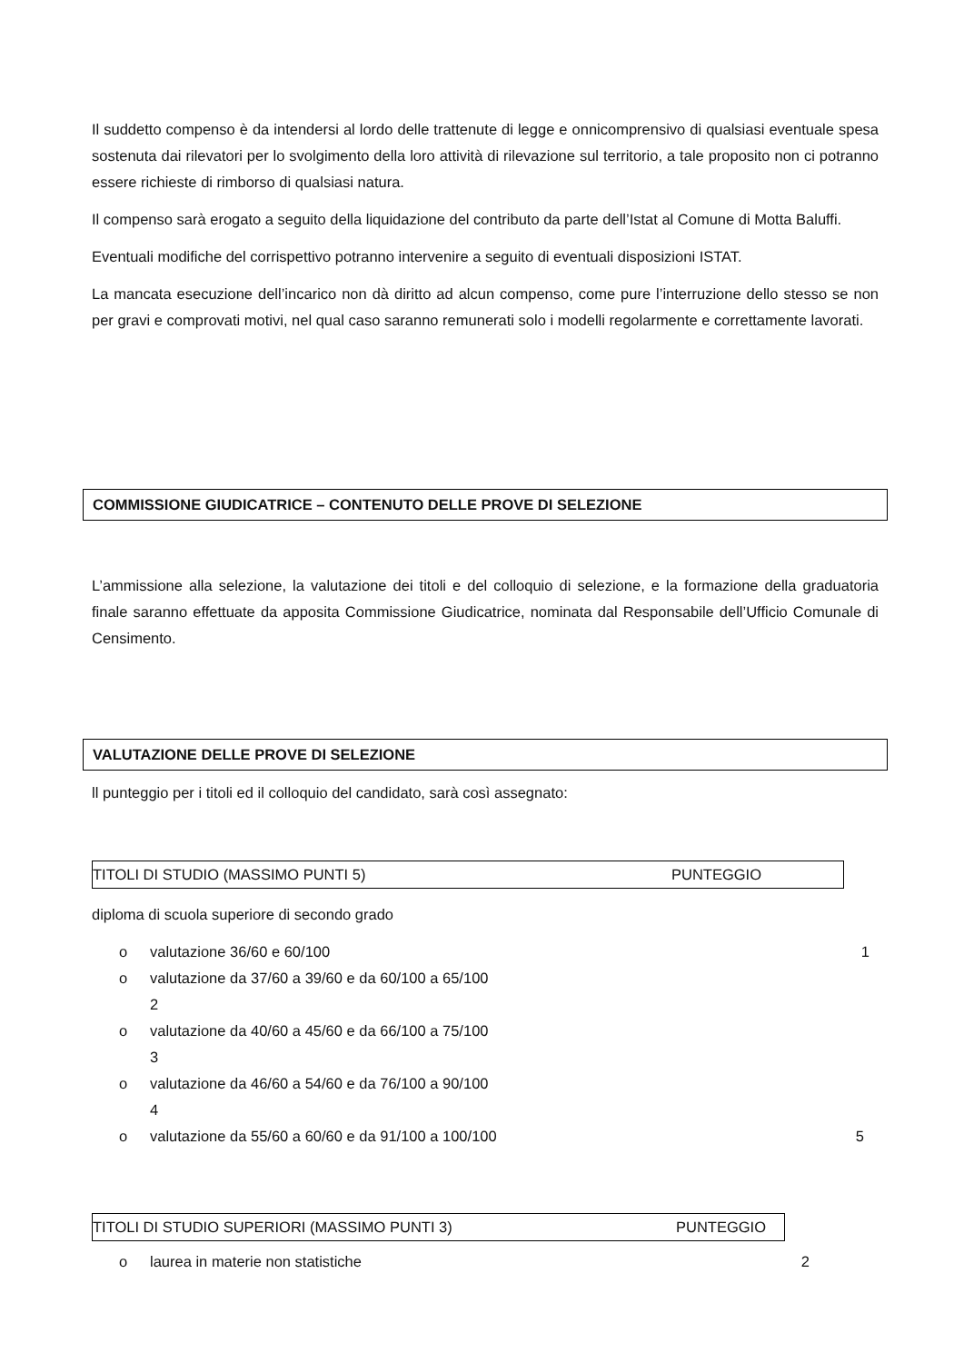Il suddetto compenso è da intendersi al lordo delle trattenute di legge e onnicomprensivo di qualsiasi eventuale spesa sostenuta dai rilevatori per lo svolgimento della loro attività di rilevazione sul territorio, a tale proposito non ci potranno essere richieste di rimborso di qualsiasi natura.
Il compenso sarà erogato a seguito della liquidazione del contributo da parte dell’Istat al Comune di Motta Baluffi.
Eventuali modifiche del corrispettivo potranno intervenire a seguito di eventuali disposizioni ISTAT.
La mancata esecuzione dell’incarico non dà diritto ad alcun compenso, come pure l’interruzione dello stesso se non per gravi e comprovati motivi, nel qual caso saranno remunerati solo i modelli regolarmente e correttamente lavorati.
COMMISSIONE GIUDICATRICE – CONTENUTO DELLE PROVE DI SELEZIONE
L’ammissione alla selezione, la valutazione dei titoli e del colloquio di selezione, e la formazione della graduatoria finale saranno effettuate da apposita Commissione Giudicatrice, nominata dal Responsabile dell’Ufficio Comunale di Censimento.
VALUTAZIONE DELLE PROVE DI SELEZIONE
ll punteggio per i titoli ed il colloquio del candidato, sarà così assegnato:
TITOLI DI STUDIO (MASSIMO PUNTI 5) PUNTEGGIO
diploma di scuola superiore di secondo grado
o valutazione 36/60 e 60/100 1
o valutazione da 37/60 a 39/60 e da 60/100 a 65/100
2
o valutazione da 40/60 a 45/60 e da 66/100 a 75/100
3
o valutazione da 46/60 a 54/60 e da 76/100 a 90/100
4
o valutazione da 55/60 a 60/60 e da 91/100 a 100/100 5
TITOLI DI STUDIO SUPERIORI (MASSIMO PUNTI 3) PUNTEGGIO
o laurea in materie non statistiche 2